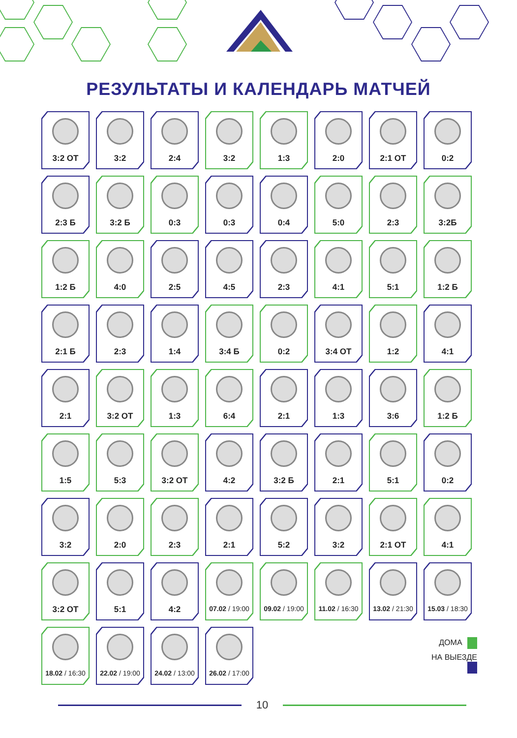РЕЗУЛЬТАТЫ И КАЛЕНДАРЬ МАТЧЕЙ
3:2 ОТ
3:2
2:4
3:2
1:3
2:0
2:1 ОТ
0:2
2:3 Б
3:2 Б
0:3
0:3
0:4
5:0
2:3
3:2Б
1:2 Б
4:0
2:5
4:5
2:3
4:1
5:1
1:2 Б
2:1 Б
2:3
1:4
3:4 Б
0:2
3:4 ОТ
1:2
4:1
2:1
3:2 ОТ
1:3
6:4
2:1
1:3
3:6
1:2 Б
1:5
5:3
3:2 ОТ
4:2
3:2 Б
2:1
5:1
0:2
3:2
2:0
2:3
2:1
5:2
3:2
2:1 ОТ
4:1
3:2 ОТ
5:1
4:2
07.02 / 19:00
09.02 / 19:00
11.02 / 16:30
13.02 / 21:30
15.03 / 18:30
18.02 / 16:30
22.02 / 19:00
24.02 / 13:00
26.02 / 17:00
ДОМА
НА ВЫЕЗДЕ
10